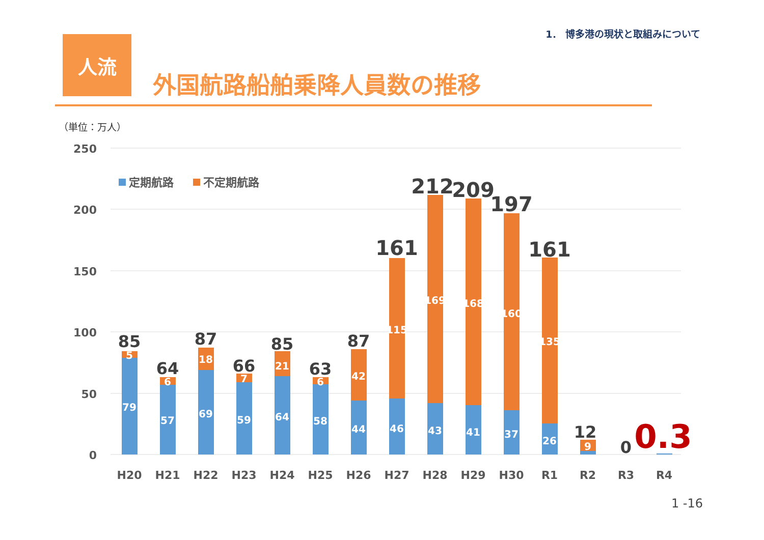1． 博多港の現状と取組みについて
人流
外国航路船舶乗降人員数の推移
（単位：万人）
250
200
150
100
50
0
定期航路
不定期航路
79
5
57
6
69
18
59
7
64
21
58
6
44
42
46
115
43
169
41
168
37
160
26
135
9
85
64
87
66
85
63
87
161
212
209
197
161
12
0
0.3
H20
H21
H22
H23
H24
H25
H26
H27
H28
H29
H30
R1
R2
R3
R4
1 -16